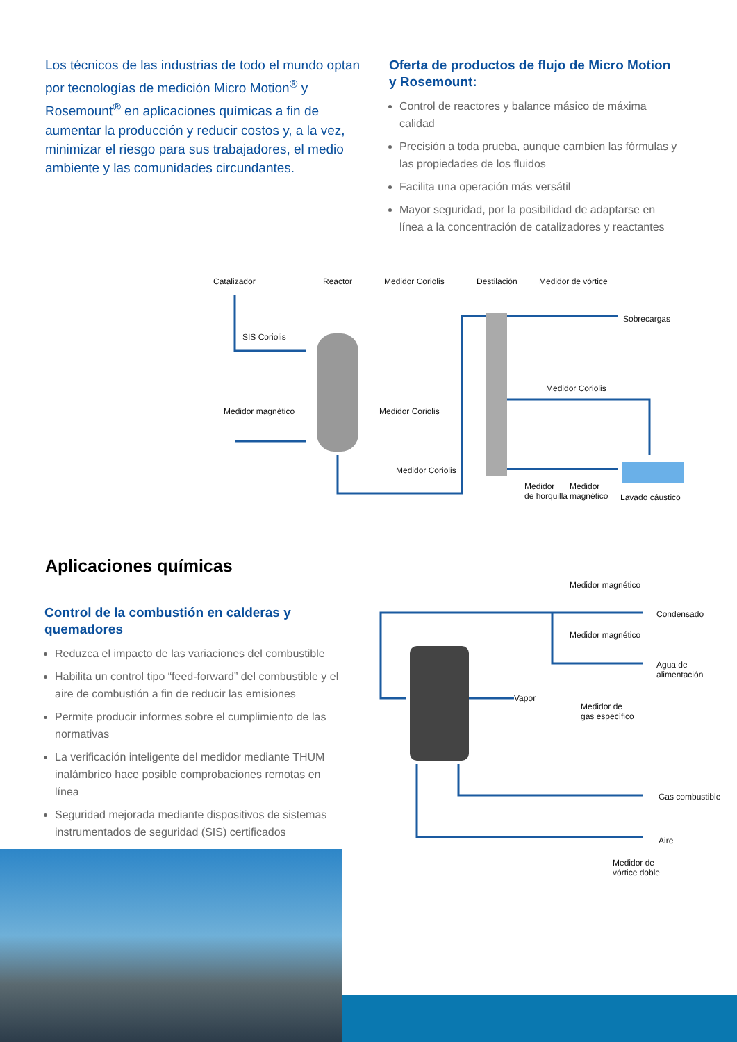Los técnicos de las industrias de todo el mundo optan por tecnologías de medición Micro Motion<sup>®</sup> y Rosemount<sup>®</sup> en aplicaciones químicas a fin de aumentar la producción y reducir costos y, a la vez, minimizar el riesgo para sus trabajadores, el medio ambiente y las comunidades circundantes.
Oferta de productos de flujo de Micro Motion y Rosemount:
Control de reactores y balance másico de máxima calidad
Precisión a toda prueba, aunque cambien las fórmulas y las propiedades de los fluidos
Facilita una operación más versátil
Mayor seguridad, por la posibilidad de adaptarse en línea a la concentración de catalizadores y reactantes
Catalizador Reactor Medidor Coriolis Destilación Medidor de vórtice
Sobrecargas
SIS Coriolis
Medidor Coriolis
Medidor magnético Medidor Coriolis
Medidor Coriolis
Medidor
de horquilla
Medidor
magnético Lavado cáustico
Aplicaciones químicas
Control de la combustión en calderas y quemadores
Reduzca el impacto de las variaciones del combustible
Habilita un control tipo “feed-forward” del combustible y el aire de combustión a fin de reducir las emisiones
Permite producir informes sobre el cumplimiento de las normativas
La verificación inteligente del medidor mediante THUM inalámbrico hace posible comprobaciones remotas en línea
Seguridad mejorada mediante dispositivos de sistemas instrumentados de seguridad (SIS) certificados
Medidor magnético
Condensado
Medidor magnético
Agua de
alimentación
Vapor
Medidor de
gas específico
Gas combustible
Aire
Medidor de
vórtice doble